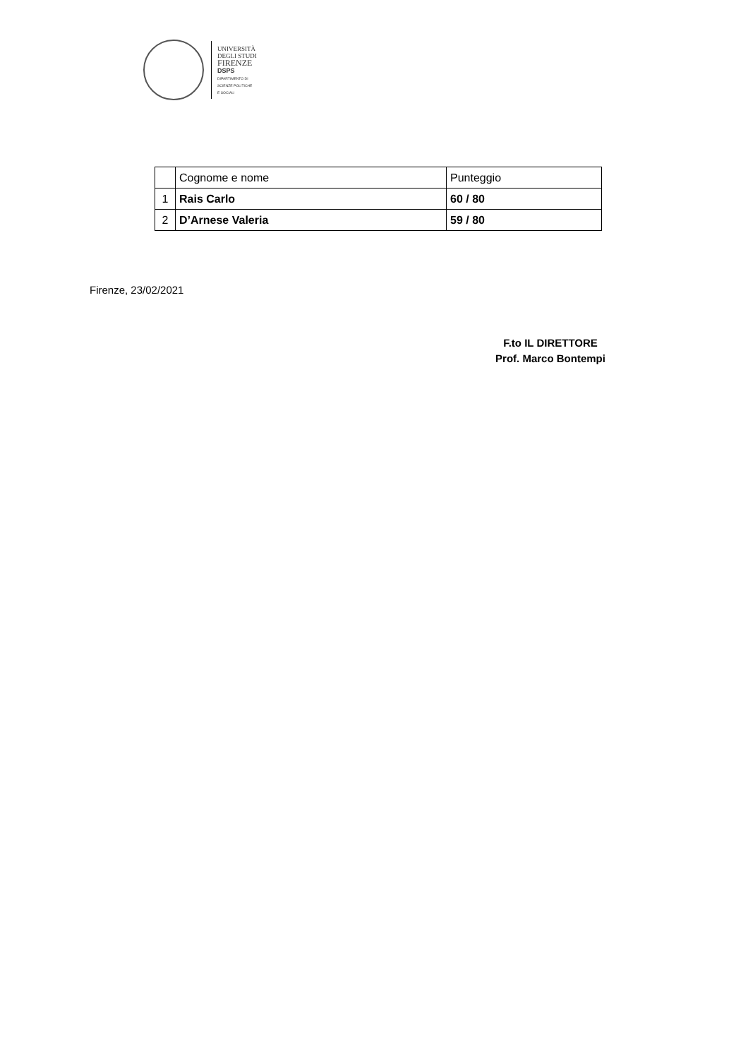UNIVERSITÀ
DEGLI STUDI
FIRENZE
DSPS
DIPARTIMENTO DI
SCIENZE POLITICHE
E SOCIALI
| | Cognome e nome | Punteggio |
| 1 | Rais Carlo | 60 / 80 |
| 2 | D’Arnese Valeria | 59 / 80 |
Firenze, 23/02/2021
F.to IL DIRETTORE
Prof. Marco Bontempi